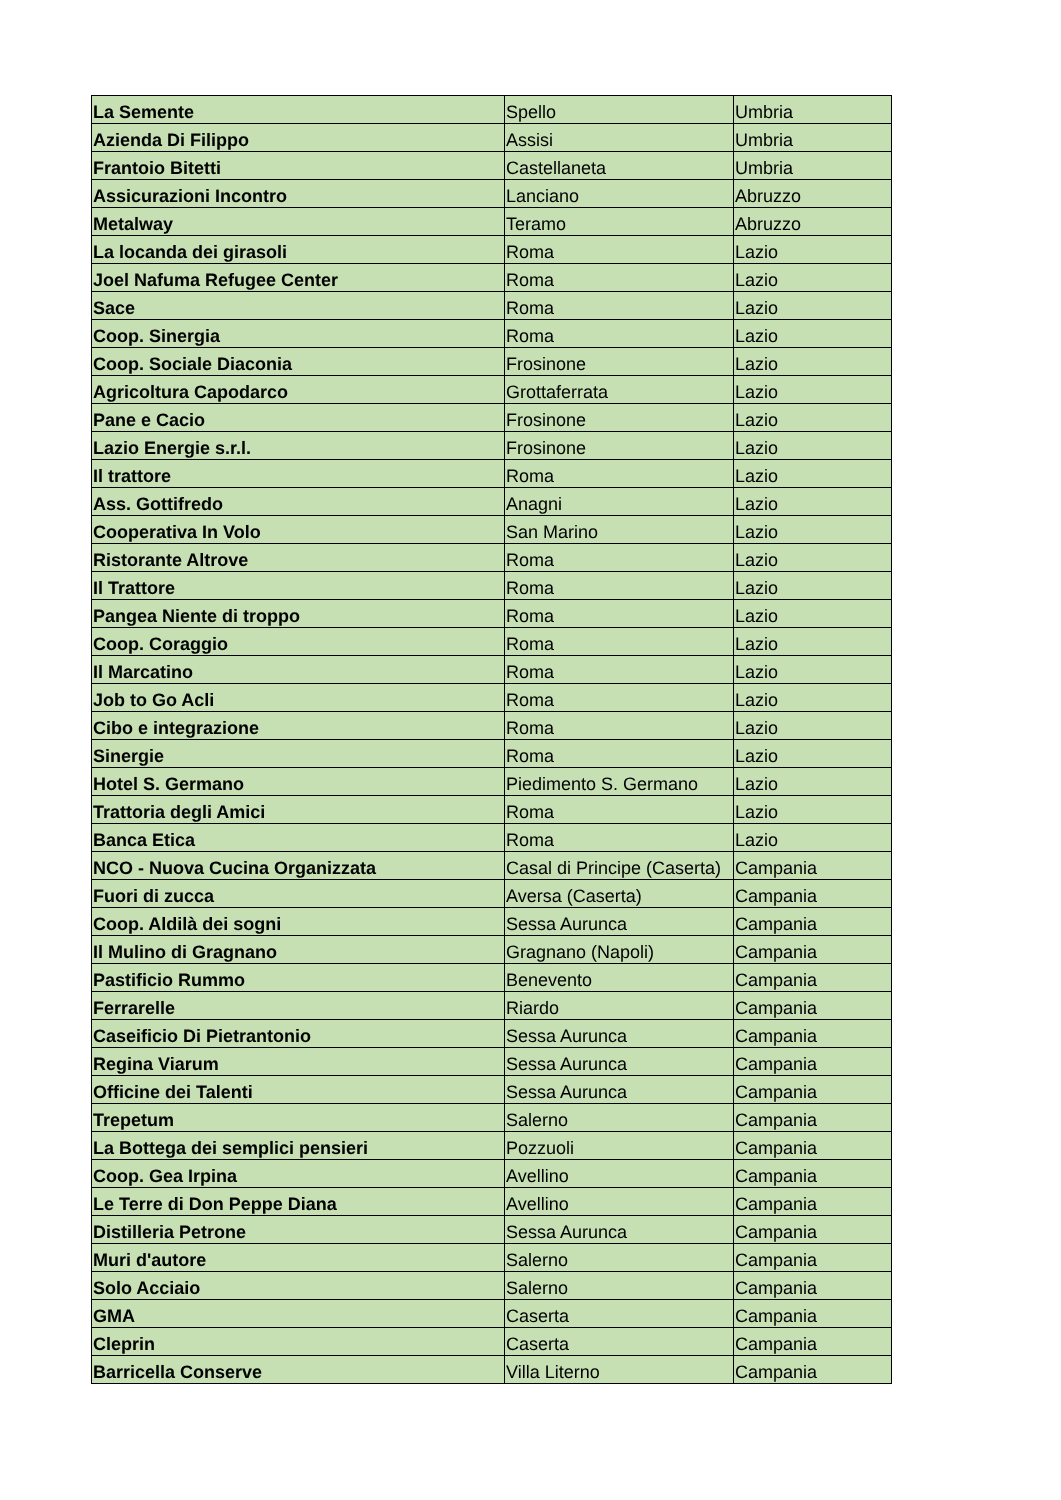| La Semente | Spello | Umbria |
| Azienda Di Filippo | Assisi | Umbria |
| Frantoio Bitetti | Castellaneta | Umbria |
| Assicurazioni Incontro | Lanciano | Abruzzo |
| Metalway | Teramo | Abruzzo |
| La locanda dei girasoli | Roma | Lazio |
| Joel Nafuma Refugee Center | Roma | Lazio |
| Sace | Roma | Lazio |
| Coop. Sinergia | Roma | Lazio |
| Coop. Sociale Diaconia | Frosinone | Lazio |
| Agricoltura Capodarco | Grottaferrata | Lazio |
| Pane e Cacio | Frosinone | Lazio |
| Lazio Energie s.r.l. | Frosinone | Lazio |
| Il trattore | Roma | Lazio |
| Ass. Gottifredo | Anagni | Lazio |
| Cooperativa In Volo | San Marino | Lazio |
| Ristorante Altrove | Roma | Lazio |
| Il Trattore | Roma | Lazio |
| Pangea Niente di troppo | Roma | Lazio |
| Coop. Coraggio | Roma | Lazio |
| Il Marcatino | Roma | Lazio |
| Job to Go Acli | Roma | Lazio |
| Cibo e integrazione | Roma | Lazio |
| Sinergie | Roma | Lazio |
| Hotel S. Germano | Piedimento S. Germano | Lazio |
| Trattoria degli Amici | Roma | Lazio |
| Banca Etica | Roma | Lazio |
| NCO - Nuova Cucina Organizzata | Casal di Principe (Caserta) | Campania |
| Fuori di zucca | Aversa (Caserta) | Campania |
| Coop. Aldilà dei sogni | Sessa Aurunca | Campania |
| Il Mulino di Gragnano | Gragnano (Napoli) | Campania |
| Pastificio Rummo | Benevento | Campania |
| Ferrarelle | Riardo | Campania |
| Caseificio Di Pietrantonio | Sessa Aurunca | Campania |
| Regina Viarum | Sessa Aurunca | Campania |
| Officine dei Talenti | Sessa Aurunca | Campania |
| Trepetum | Salerno | Campania |
| La Bottega dei semplici pensieri | Pozzuoli | Campania |
| Coop. Gea Irpina | Avellino | Campania |
| Le Terre di Don Peppe Diana | Avellino | Campania |
| Distilleria Petrone | Sessa Aurunca | Campania |
| Muri d'autore | Salerno | Campania |
| Solo Acciaio | Salerno | Campania |
| GMA | Caserta | Campania |
| Cleprin | Caserta | Campania |
| Barricella Conserve | Villa Literno | Campania |